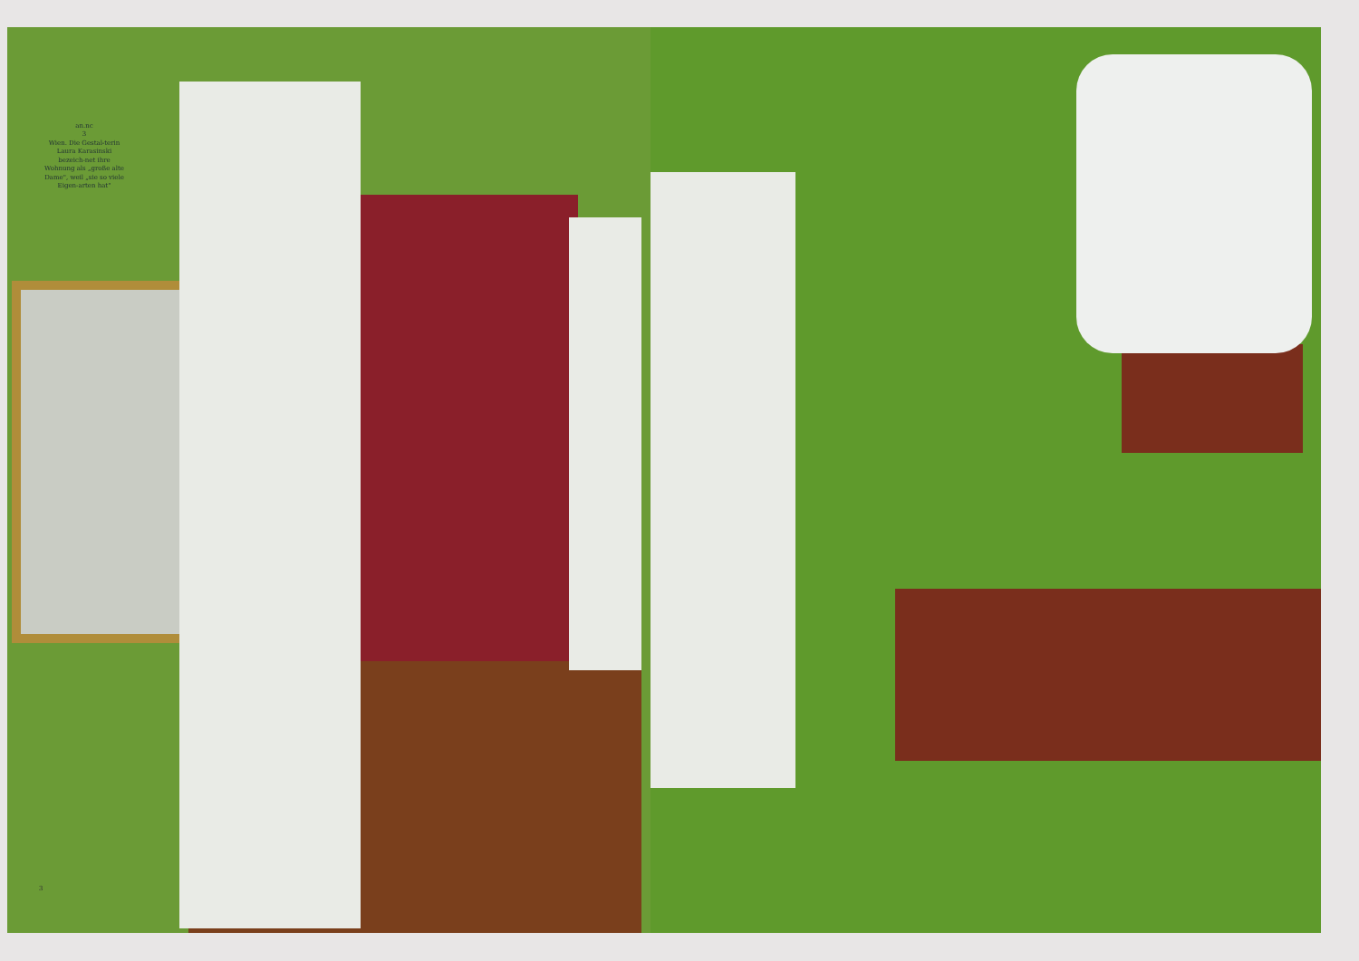an.nc
3
Wien. Die Gestal-terin Laura Karasinski bezeich-net ihre Wohnung als „große alte Dame", weil „sie so viele Eigen-arten hat"
3